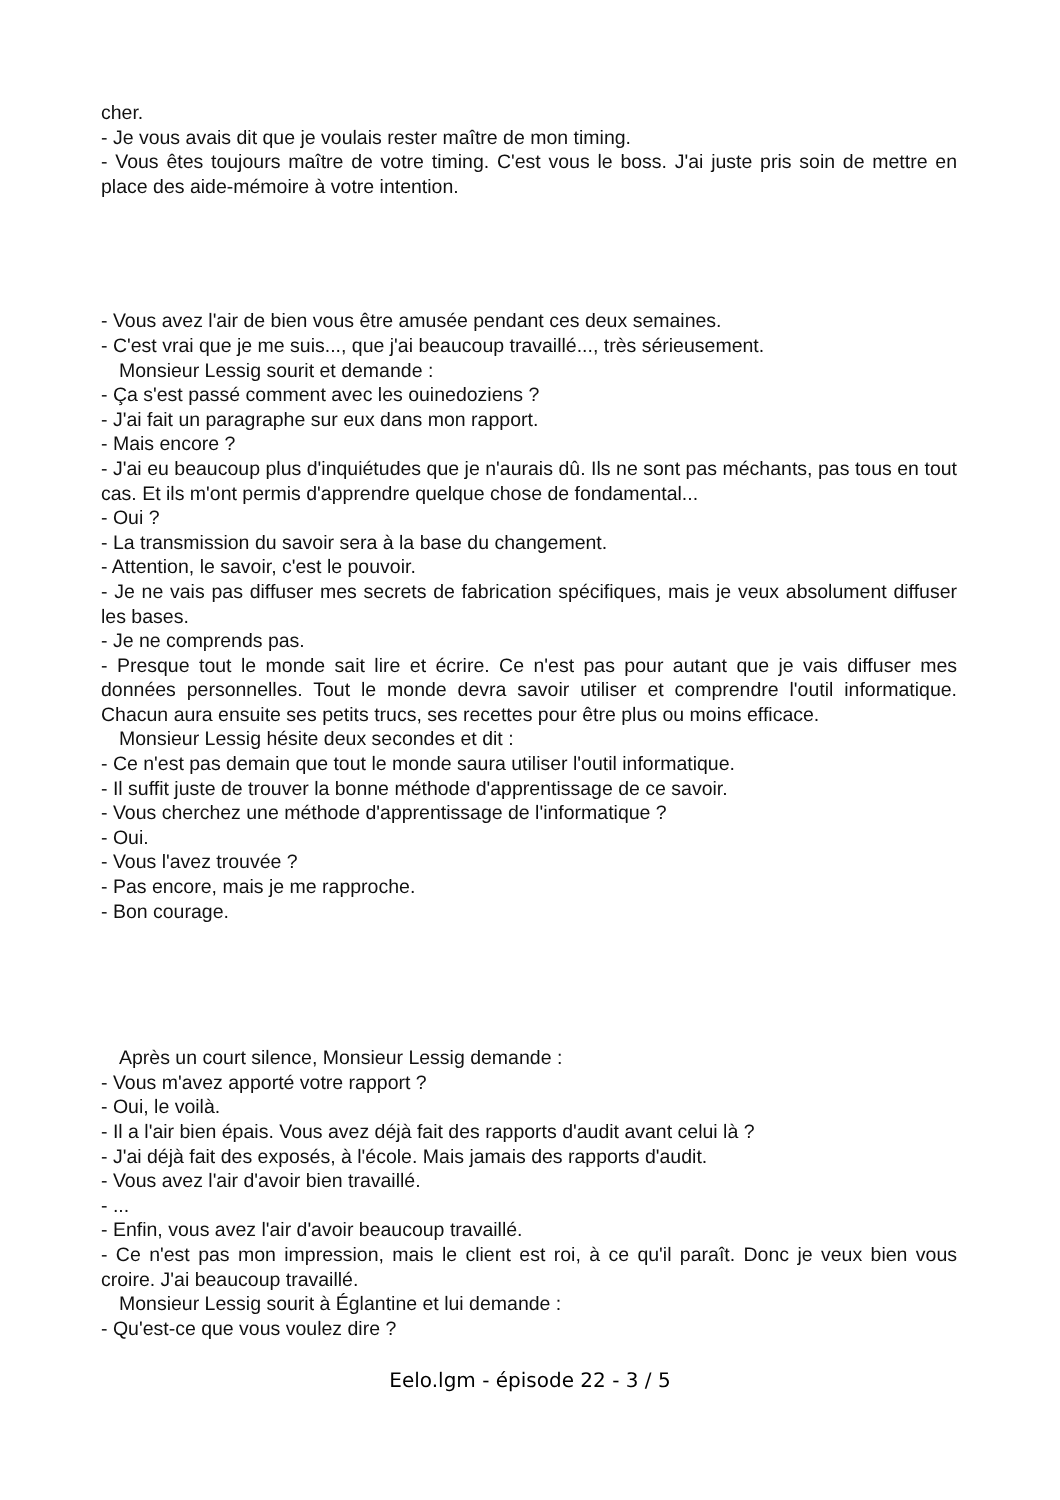cher.
- Je vous avais dit que je voulais rester maître de mon timing.
- Vous êtes toujours maître de votre timing. C'est vous le boss. J'ai juste pris soin de mettre en place des aide-mémoire à votre intention.
- Vous avez l'air de bien vous être amusée pendant ces deux semaines.
- C'est vrai que je me suis..., que j'ai beaucoup travaillé..., très sérieusement.
Monsieur Lessig sourit et demande :
- Ça s'est passé comment avec les ouinedoziens ?
- J'ai fait un paragraphe sur eux dans mon rapport.
- Mais encore ?
- J'ai eu beaucoup plus d'inquiétudes que je n'aurais dû. Ils ne sont pas méchants, pas tous en tout cas. Et ils m'ont permis d'apprendre quelque chose de fondamental...
- Oui ?
- La transmission du savoir sera à la base du changement.
- Attention, le savoir, c'est le pouvoir.
- Je ne vais pas diffuser mes secrets de fabrication spécifiques, mais je veux absolument diffuser les bases.
- Je ne comprends pas.
- Presque tout le monde sait lire et écrire. Ce n'est pas pour autant que je vais diffuser mes données personnelles. Tout le monde devra savoir utiliser et comprendre l'outil informatique. Chacun aura ensuite ses petits trucs, ses recettes pour être plus ou moins efficace.
Monsieur Lessig hésite deux secondes et dit :
- Ce n'est pas demain que tout le monde saura utiliser l'outil informatique.
- Il suffit juste de trouver la bonne méthode d'apprentissage de ce savoir.
- Vous cherchez une méthode d'apprentissage de l'informatique ?
- Oui.
- Vous l'avez trouvée ?
- Pas encore, mais je me rapproche.
- Bon courage.
Après un court silence, Monsieur Lessig demande :
- Vous m'avez apporté votre rapport ?
- Oui, le voilà.
- Il a l'air bien épais. Vous avez déjà fait des rapports d'audit avant celui là ?
- J'ai déjà fait des exposés, à l'école. Mais jamais des rapports d'audit.
- Vous avez l'air d'avoir bien travaillé.
- ...
- Enfin, vous avez l'air d'avoir beaucoup travaillé.
- Ce n'est pas mon impression, mais le client est roi, à ce qu'il paraît. Donc je veux bien vous croire. J'ai beaucoup travaillé.
Monsieur Lessig sourit à Églantine et lui demande :
- Qu'est-ce que vous voulez dire ?
Eelo.lgm - épisode 22 - 3 / 5